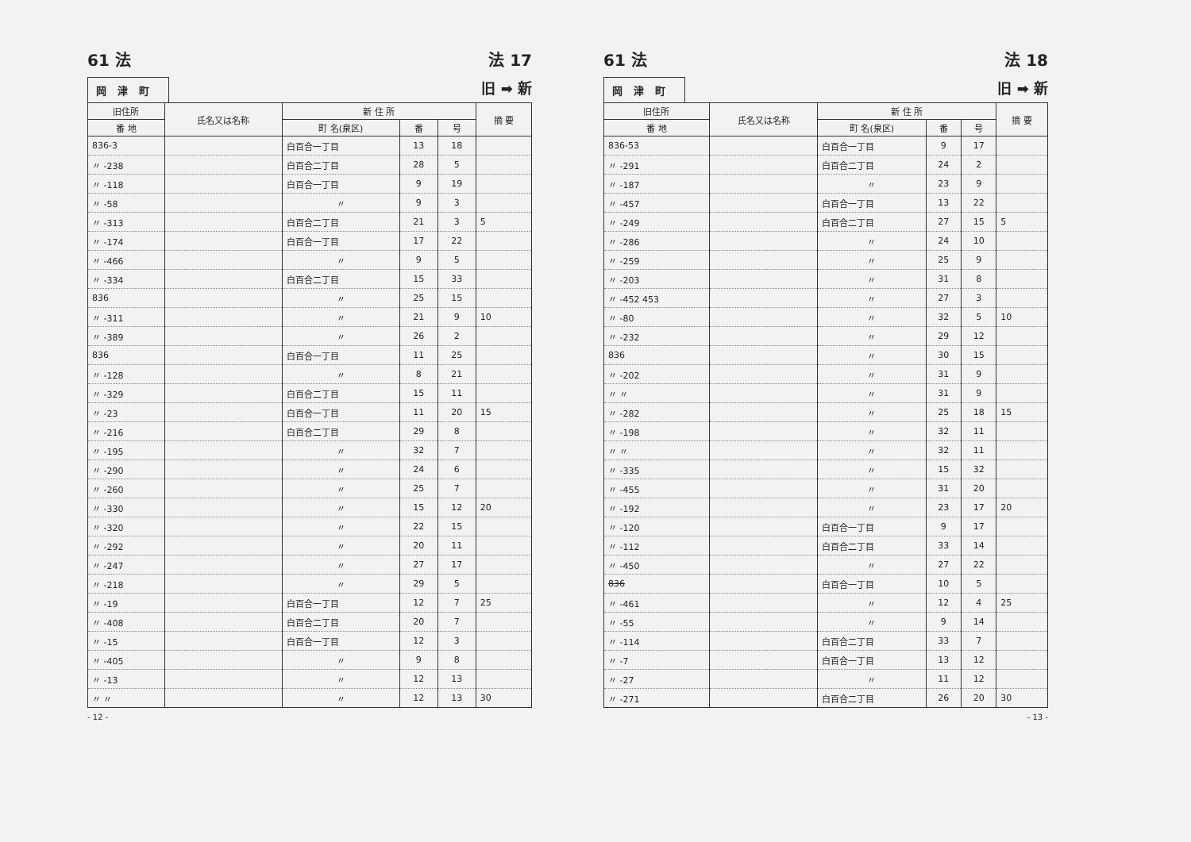61 法 法 17
岡津町 旧 ➡ 新
| 旧住所 | 氏名又は名称 | 新 住 所 | | | 摘 要 |
| --- | --- | --- | --- | --- | --- |
| 番 地 | | 町 名(泉区) | 番 | 号 | |
| 836-3 | | 白百合一丁目 | 13 | 18 | |
| 〃 -238 | | 白百合二丁目 | 28 | 5 | |
| 〃 -118 | | 白百合一丁目 | 9 | 19 | |
| 〃 -58 | | 〃 | 9 | 3 | |
| 〃 -313 | | 白百合二丁目 | 21 | 3 | 5 |
| 〃 -174 | | 白百合一丁目 | 17 | 22 | |
| 〃 -466 | | 〃 | 9 | 5 | |
| 〃 -334 | | 白百合二丁目 | 15 | 33 | |
| 836 | | 〃 | 25 | 15 | |
| 〃 -311 | | 〃 | 21 | 9 | 10 |
| 〃 -389 | | 〃 | 26 | 2 | |
| 836 | | 白百合一丁目 | 11 | 25 | |
| 〃 -128 | | 〃 | 8 | 21 | |
| 〃 -329 | | 白百合二丁目 | 15 | 11 | |
| 〃 -23 | | 白百合一丁目 | 11 | 20 | 15 |
| 〃 -216 | | 白百合二丁目 | 29 | 8 | |
| 〃 -195 | | 〃 | 32 | 7 | |
| 〃 -290 | | 〃 | 24 | 6 | |
| 〃 -260 | | 〃 | 25 | 7 | |
| 〃 -330 | | 〃 | 15 | 12 | 20 |
| 〃 -320 | | 〃 | 22 | 15 | |
| 〃 -292 | | 〃 | 20 | 11 | |
| 〃 -247 | | 〃 | 27 | 17 | |
| 〃 -218 | | 〃 | 29 | 5 | |
| 〃 -19 | | 白百合一丁目 | 12 | 7 | 25 |
| 〃 -408 | | 白百合二丁目 | 20 | 7 | |
| 〃 -15 | | 白百合一丁目 | 12 | 3 | |
| 〃 -405 | | 〃 | 9 | 8 | |
| 〃 -13 | | 〃 | 12 | 13 | |
| 〃 〃 | | 〃 | 12 | 13 | 30 |
- 12 -
61 法 法 18
岡津町 旧 ➡ 新
| 旧住所 | 氏名又は名称 | 新 住 所 | | | 摘 要 |
| --- | --- | --- | --- | --- | --- |
| 番 地 | | 町 名(泉区) | 番 | 号 | |
| 836-53 | | 白百合一丁目 | 9 | 17 | |
| 〃 -291 | | 白百合二丁目 | 24 | 2 | |
| 〃 -187 | | 〃 | 23 | 9 | |
| 〃 -457 | | 白百合一丁目 | 13 | 22 | |
| 〃 -249 | | 白百合二丁目 | 27 | 15 | 5 |
| 〃 -286 | | 〃 | 24 | 10 | |
| 〃 -259 | | 〃 | 25 | 9 | |
| 〃 -203 | | 〃 | 31 | 8 | |
| 〃 -452 453 | | 〃 | 27 | 3 | |
| 〃 -80 | | 〃 | 32 | 5 | 10 |
| 〃 -232 | | 〃 | 29 | 12 | |
| 836 | | 〃 | 30 | 15 | |
| 〃 -202 | | 〃 | 31 | 9 | |
| 〃 〃 | | 〃 | 31 | 9 | |
| 〃 -282 | | 〃 | 25 | 18 | 15 |
| 〃 -198 | | 〃 | 32 | 11 | |
| 〃 〃 | | 〃 | 32 | 11 | |
| 〃 -335 | | 〃 | 15 | 32 | |
| 〃 -455 | | 〃 | 31 | 20 | |
| 〃 -192 | | 〃 | 23 | 17 | 20 |
| 〃 -120 | | 白百合一丁目 | 9 | 17 | |
| 〃 -112 | | 白百合二丁目 | 33 | 14 | |
| 〃 -450 | | 〃 | 27 | 22 | |
| 836 | | 白百合一丁目 | 10 | 5 | |
| 〃 -461 | | 〃 | 12 | 4 | 25 |
| 〃 -55 | | 〃 | 9 | 14 | |
| 〃 -114 | | 白百合二丁目 | 33 | 7 | |
| 〃 -7 | | 白百合一丁目 | 13 | 12 | |
| 〃 -27 | | 〃 | 11 | 12 | |
| 〃 -271 | | 白百合二丁目 | 26 | 20 | 30 |
- 13 -